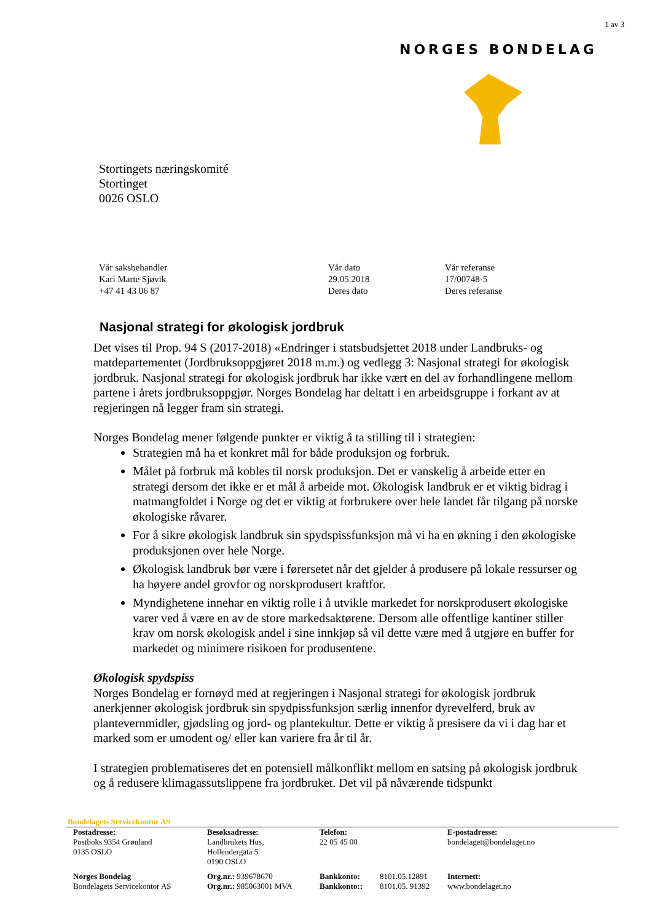1 av 3
NORGES BONDELAG
Stortingets næringskomité
Stortinget
0026 OSLO
| Vår saksbehandler Kari Marte Sjøvik +47 41 43 06 87 | Vår dato 29.05.2018 Deres dato | Vår referanse 17/00748-5 Deres referanse |
Nasjonal strategi for økologisk jordbruk
Det vises til Prop. 94 S (2017-2018) «Endringer i statsbudsjettet 2018 under Landbruks- og matdepartementet (Jordbruksoppgjøret 2018 m.m.) og vedlegg 3: Nasjonal strategi for økologisk jordbruk. Nasjonal strategi for økologisk jordbruk har ikke vært en del av forhandlingene mellom partene i årets jordbruksoppgjør. Norges Bondelag har deltatt i en arbeidsgruppe i forkant av at regjeringen nå legger fram sin strategi.
Norges Bondelag mener følgende punkter er viktig å ta stilling til i strategien:
Strategien må ha et konkret mål for både produksjon og forbruk.
Målet på forbruk må kobles til norsk produksjon. Det er vanskelig å arbeide etter en strategi dersom det ikke er et mål å arbeide mot. Økologisk landbruk er et viktig bidrag i matmangfoldet i Norge og det er viktig at forbrukere over hele landet får tilgang på norske økologiske råvarer.
For å sikre økologisk landbruk sin spydspissfunksjon må vi ha en økning i den økologiske produksjonen over hele Norge.
Økologisk landbruk bør være i førersetet når det gjelder å produsere på lokale ressurser og ha høyere andel grovfor og norskprodusert kraftfor.
Myndighetene innehar en viktig rolle i å utvikle markedet for norskprodusert økologiske varer ved å være en av de store markedsaktørene. Dersom alle offentlige kantiner stiller krav om norsk økologisk andel i sine innkjøp så vil dette være med å utgjøre en buffer for markedet og minimere risikoen for produsentene.
Økologisk spydspiss
Norges Bondelag er fornøyd med at regjeringen i Nasjonal strategi for økologisk jordbruk anerkjenner økologisk jordbruk sin spydpissfunksjon særlig innenfor dyrevelferd, bruk av plantevernmidler, gjødsling og jord- og plantekultur. Dette er viktig å presisere da vi i dag har et marked som er umodent og/ eller kan variere fra år til år.
I strategien problematiseres det en potensiell målkonflikt mellom en satsing på økologisk jordbruk og å redusere klimagassutslippene fra jordbruket. Det vil på nåværende tidspunkt
Bondelagets Servicekontor AS
| Postadresse: Postboks 9354 Grønland 0135 OSLO | Besøksadresse: Landbrukets Hus, Hollendergata 5 0190 OSLO | Telefon: 22 05 45 00 | | E-postadresse: bondelaget@bondelaget.no |
| Norges Bondelag Bondelagets Servicekontor AS | Org.nr.: 939678670 Org.nr.: 985063001 MVA | Bankkonto: Bankkonto:: | 8101.05.12891 8101.05. 91392 | Internett: www.bondelaget.no |